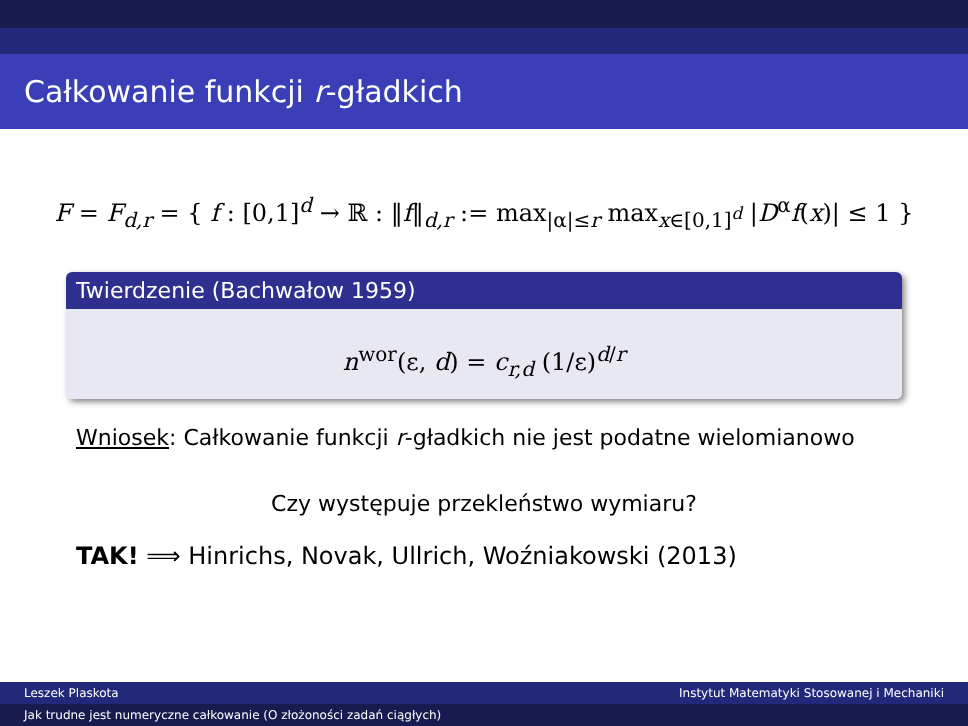Całkowanie funkcji r-gładkich
F = F<sub>d,r</sub> = { f : [0,1]<sup>d</sup> → ℝ : ‖f‖<sub>d,r</sub> := max<sub>|α|≤r</sub> max<sub>x∈[0,1]<sup>d</sup></sub> |D<sup>α</sup>f(x)| ≤ 1 }
Twierdzenie (Bachwałow 1959)
n<sup>wor</sup>(ε, d) = c<sub>r,d</sub> (1/ε)<sup>d/r</sup>
Wniosek: Całkowanie funkcji r-gładkich nie jest podatne wielomianowo
Czy występuje przekleństwo wymiaru?
TAK! ⟹ Hinrichs, Novak, Ullrich, Woźniakowski (2013)
Leszek Plaskota Instytut Matematyki Stosowanej i Mechaniki
Jak trudne jest numeryczne całkowanie (O złożoności zadań ciągłych)